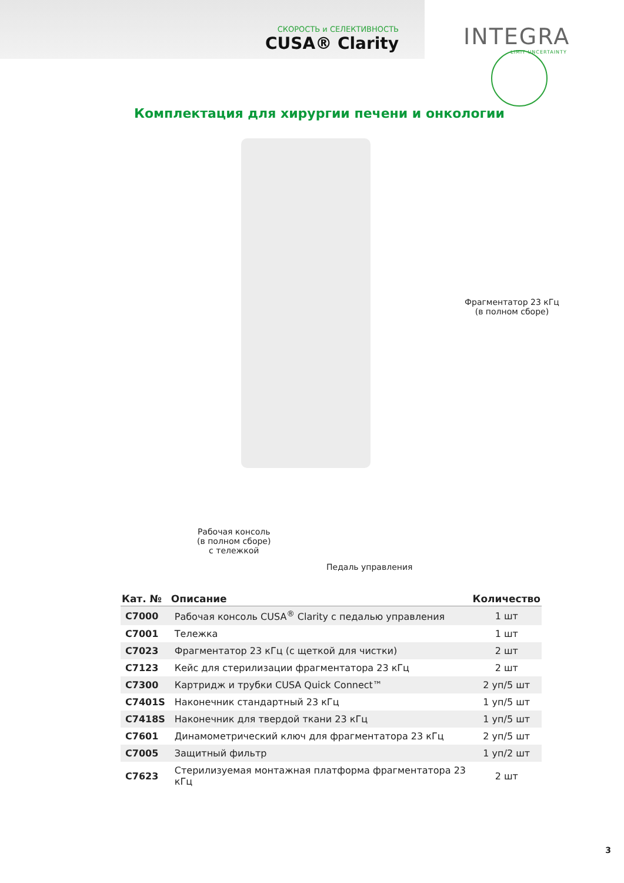СКОРОСТЬ и СЕЛЕКТИВНОСТЬ
CUSA® Clarity
INTEGRA
LIMIT UNCERTAINTY
Комплектация для хирургии печени и онкологии
Фрагментатор 23 кГц
(в полном сборе)
Рабочая консоль
(в полном сборе)
с тележкой
Педаль управления
| Кат. № | Описание | Количество |
| --- | --- | --- |
| C7000 | Рабочая консоль CUSA<sup>®</sup> Clarity с педалью управления | 1 шт |
| C7001 | Тележка | 1 шт |
| C7023 | Фрагментатор 23 кГц (с щеткой для чистки) | 2 шт |
| C7123 | Кейс для стерилизации фрагментатора 23 кГц | 2 шт |
| C7300 | Картридж и трубки CUSA Quick Connect™ | 2 уп/5 шт |
| C7401S | Наконечник стандартный 23 кГц | 1 уп/5 шт |
| C7418S | Наконечник для твердой ткани 23 кГц | 1 уп/5 шт |
| C7601 | Динамометрический ключ для фрагментатора 23 кГц | 2 уп/5 шт |
| C7005 | Защитный фильтр | 1 уп/2 шт |
| C7623 | Стерилизуемая монтажная платформа фрагментатора 23 кГц | 2 шт |
3